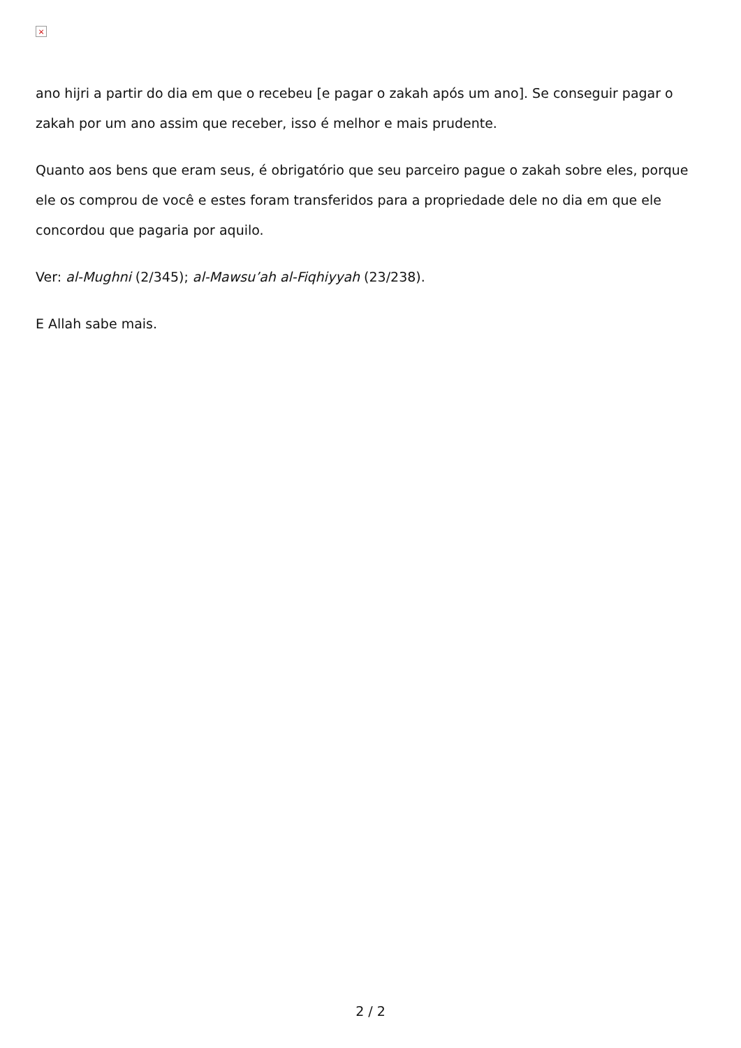×
ano hijri a partir do dia em que o recebeu [e pagar o zakah após um ano]. Se conseguir pagar o zakah por um ano assim que receber, isso é melhor e mais prudente.
Quanto aos bens que eram seus, é obrigatório que seu parceiro pague o zakah sobre eles, porque ele os comprou de você e estes foram transferidos para a propriedade dele no dia em que ele concordou que pagaria por aquilo.
Ver: al-Mughni (2/345); al-Mawsu’ah al-Fiqhiyyah (23/238).
E Allah sabe mais.
2 / 2